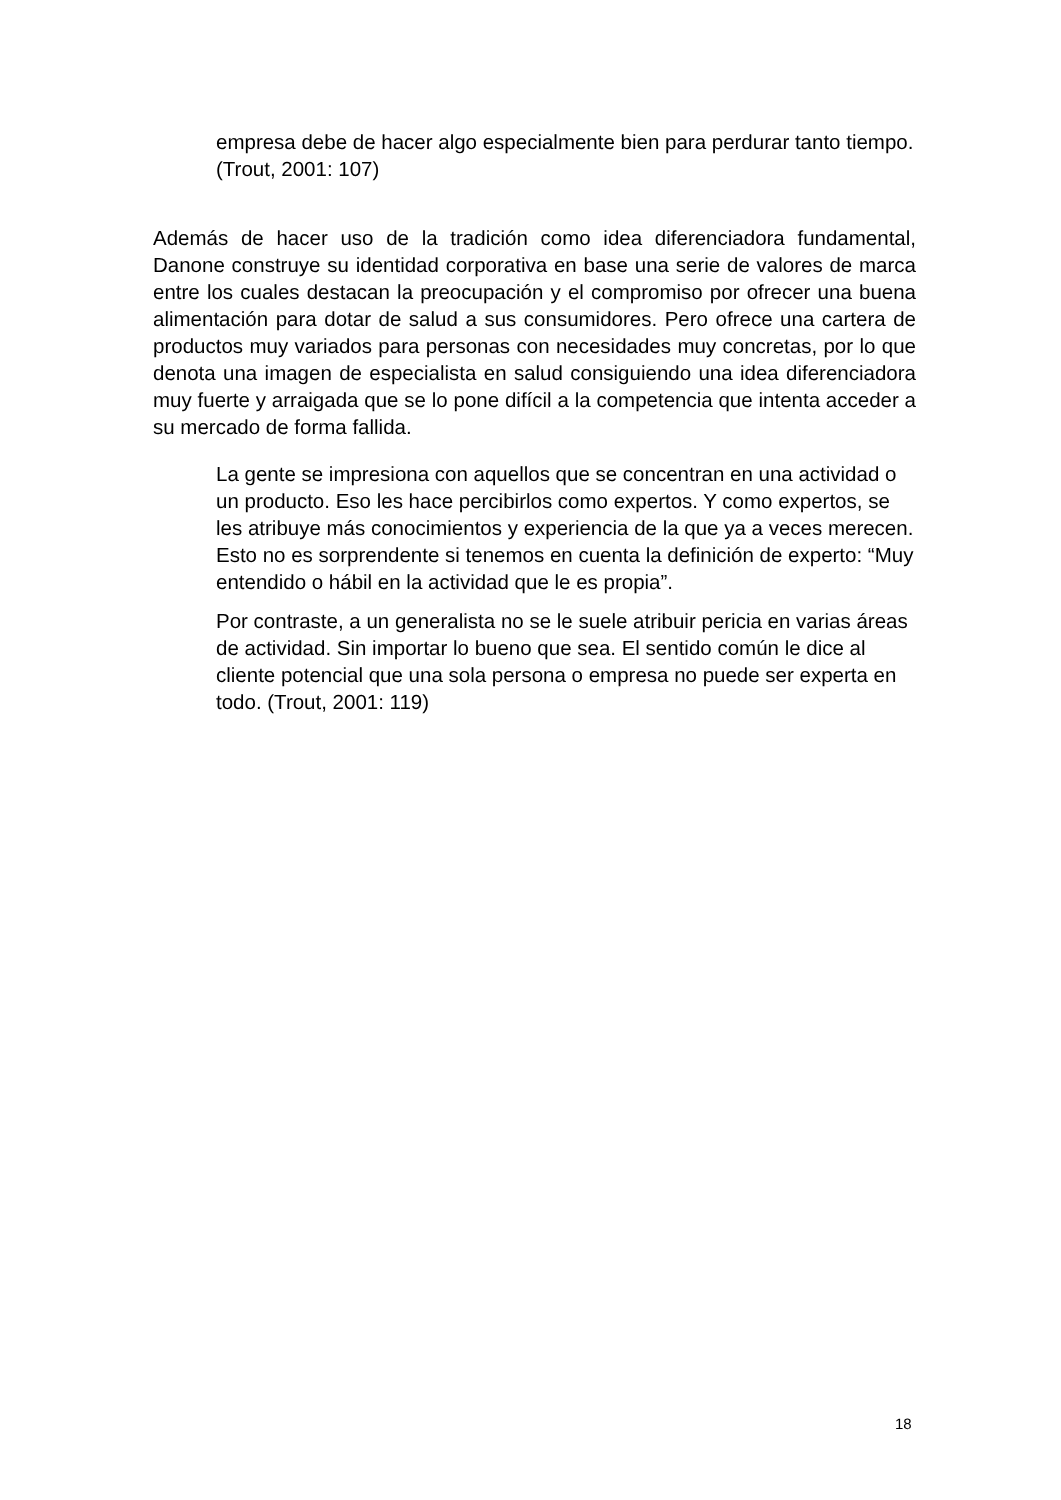empresa debe de hacer algo especialmente bien para perdurar tanto tiempo. (Trout, 2001: 107)
Además de hacer uso de la tradición como idea diferenciadora fundamental, Danone construye su identidad corporativa en base una serie de valores de marca entre los cuales destacan la preocupación y el compromiso por ofrecer una buena alimentación para dotar de salud a sus consumidores. Pero ofrece una cartera de productos muy variados para personas con necesidades muy concretas, por lo que denota una imagen de especialista en salud consiguiendo una idea diferenciadora muy fuerte y arraigada que se lo pone difícil a la competencia que intenta acceder a su mercado de forma fallida.
La gente se impresiona con aquellos que se concentran en una actividad o un producto. Eso les hace percibirlos como expertos. Y como expertos, se les atribuye más conocimientos y experiencia de la que ya a veces merecen. Esto no es sorprendente si tenemos en cuenta la definición de experto: “Muy entendido o hábil en la actividad que le es propia”.
Por contraste, a un generalista no se le suele atribuir pericia en varias áreas de actividad. Sin importar lo bueno que sea. El sentido común le dice al cliente potencial que una sola persona o empresa no puede ser experta en todo. (Trout, 2001: 119)
18